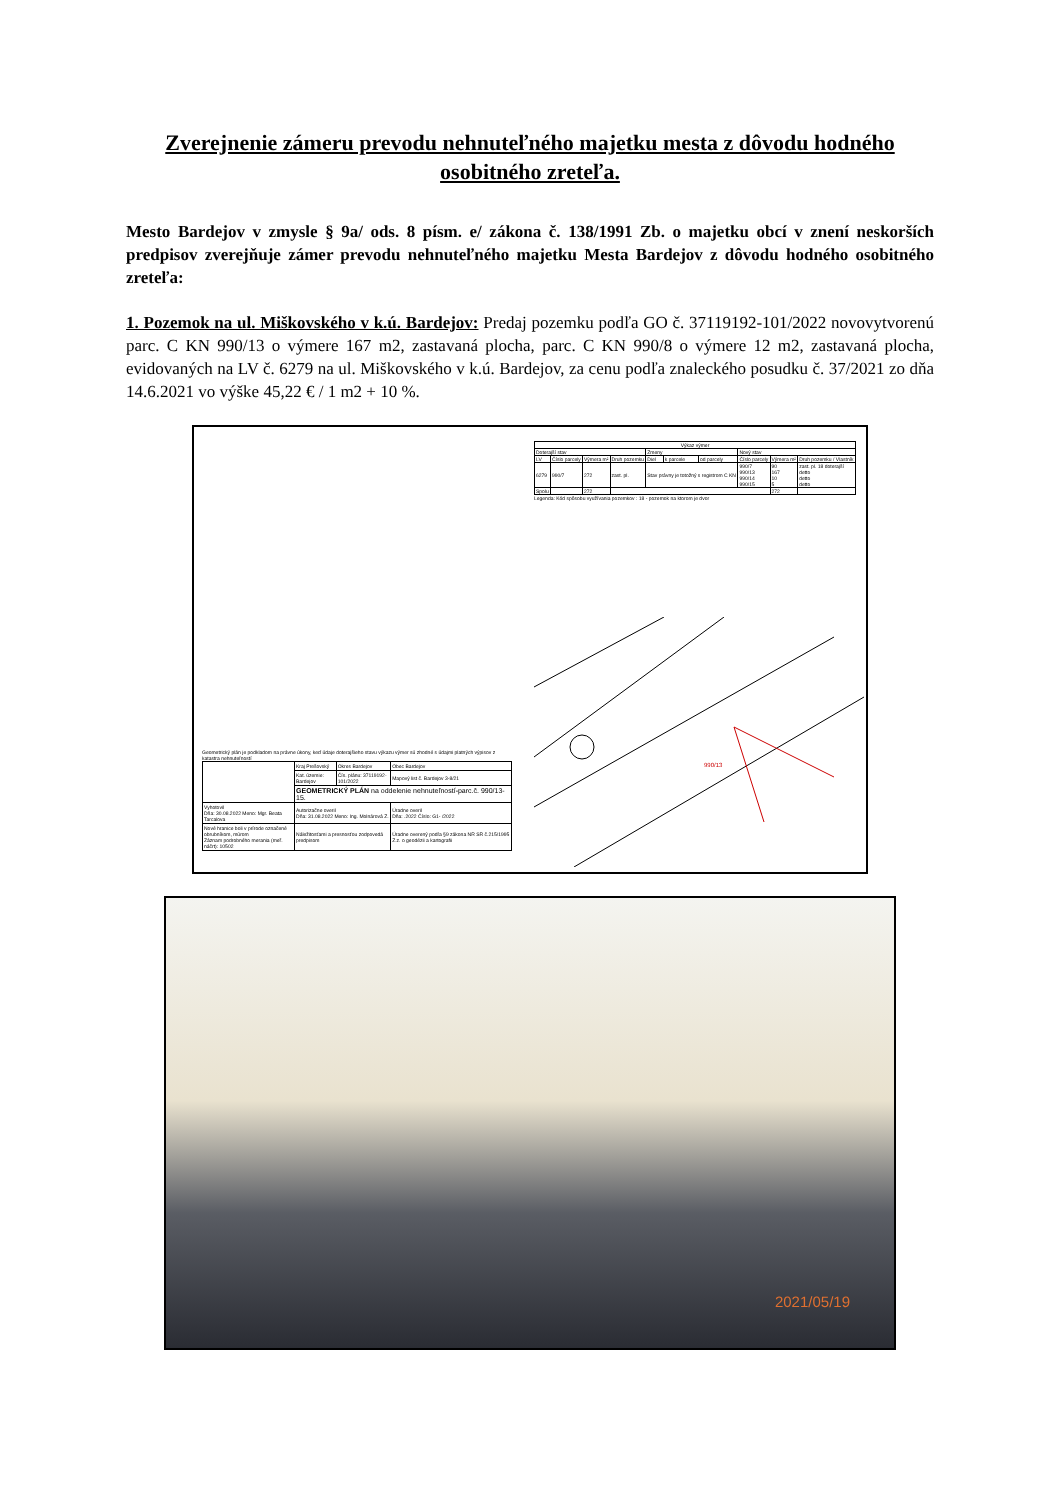Zverejnenie zámeru prevodu nehnuteľného majetku mesta z dôvodu hodného osobitného zreteľa.
Mesto Bardejov v zmysle § 9a/ ods. 8 písm. e/ zákona č. 138/1991 Zb. o majetku obcí v znení neskorších predpisov zverejňuje zámer prevodu nehnuteľného majetku Mesta Bardejov z dôvodu hodného osobitného zreteľa:
1. Pozemok na ul. Miškovského v k.ú. Bardejov: Predaj pozemku podľa GO č. 37119192-101/2022 novovytvorenú parc. C KN 990/13 o výmere 167 m2, zastavaná plocha, parc. C KN 990/8 o výmere 12 m2, zastavaná plocha, evidovaných na LV č. 6279 na ul. Miškovského v k.ú. Bardejov, za cenu podľa znaleckého posudku č. 37/2021 zo dňa 14.6.2021 vo výške 45,22 € / 1 m2 + 10 %.
| Výkaz výmer | | | | | | | | | |
| --- | --- | --- | --- | --- | --- | --- | --- | --- | --- |
| Doterajší stav | | | | Zmeny | | | Nový stav | | |
| LV | Číslo parcely | Výmera m² | Druh pozemku | Diel | k parcele | od parcely | Číslo parcely | Výmera m² | Druh pozemku / Vlastník |
| 6279 | 990/7 | 272 | zast. pl. | Stav právny je totožný s registrom C KN | | | 990/7 990/13 990/14 990/15 | 90 167 10 5 | zast. pl. 18 doterajší detto detto detto |
| Spolu | | 272 | | | | | | 272 | |
Legenda: Kód spôsobu využívania pozemkov : 18 - pozemok na ktorom je dvor
990/13
Geometrický plán je podkladom na právne úkony, keď údaje doterajšieho stavu výkazu výmer sú zhodné s údajmi platných výpisov z katastra nehnuteľností
| | Kraj Prešovský | Okres Bardejov | Obec Bardejov |
| | Kat. územie: Bardejov | Čís. plánu: 37119192-101/2022 | Mapový list č. Bardejov 3-8/21 |
| | GEOMETRICKÝ PLÁN na oddelenie nehnuteľností-parc.č. 990/13-15. | | |
| Vyhotovil Dňa: 30.08.2022 Meno: Mgr. Beata Tarcalova | Autorizačne overil Dňa: 31.08.2022 Meno: Ing. Molnárová Z. | | Úradne overil Dňa: .2022 Číslo: G1- /2022 |
| Nové hranice boli v prírode označené obrubníkom, múrom Záznam podrobného merania (meř. náčrt): 10502 | Náležitosťami a presnosťou zodpovedá predpisom | | Úradne overený podľa §9 zákona NR SR č.215/1995 Z.z. o geodézii a kartografii |
2021/05/19